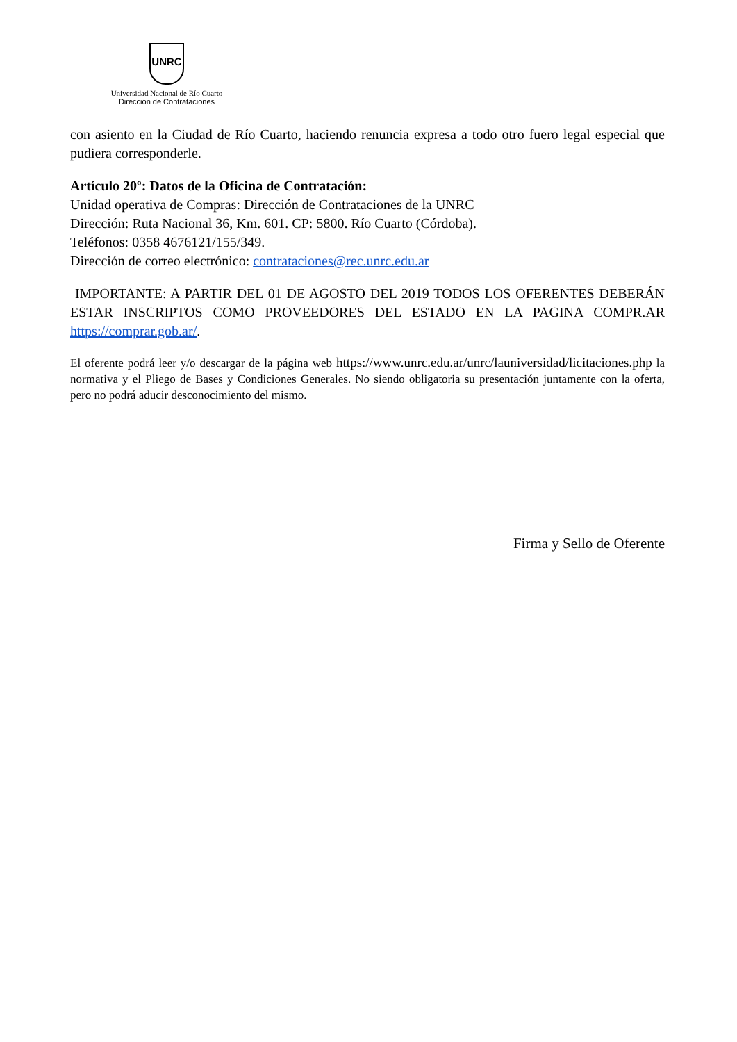UNRC
Universidad Nacional de Río Cuarto
Dirección de Contrataciones
con asiento en la Ciudad de Río Cuarto, haciendo renuncia expresa a todo otro fuero legal especial que pudiera corresponderle.
Artículo 20º: Datos de la Oficina de Contratación:
Unidad operativa de Compras: Dirección de Contrataciones de la UNRC
Dirección: Ruta Nacional 36, Km. 601. CP: 5800. Río Cuarto (Córdoba).
Teléfonos: 0358 4676121/155/349.
Dirección de correo electrónico: contrataciones@rec.unrc.edu.ar
IMPORTANTE: A PARTIR DEL 01 DE AGOSTO DEL 2019 TODOS LOS OFERENTES DEBERÁN ESTAR INSCRIPTOS COMO PROVEEDORES DEL ESTADO EN LA PAGINA COMPR.AR https://comprar.gob.ar/.
El oferente podrá leer y/o descargar de la página web https://www.unrc.edu.ar/unrc/launiversidad/licitaciones.php la normativa y el Pliego de Bases y Condiciones Generales. No siendo obligatoria su presentación juntamente con la oferta, pero no podrá aducir desconocimiento del mismo.
Firma y Sello de Oferente